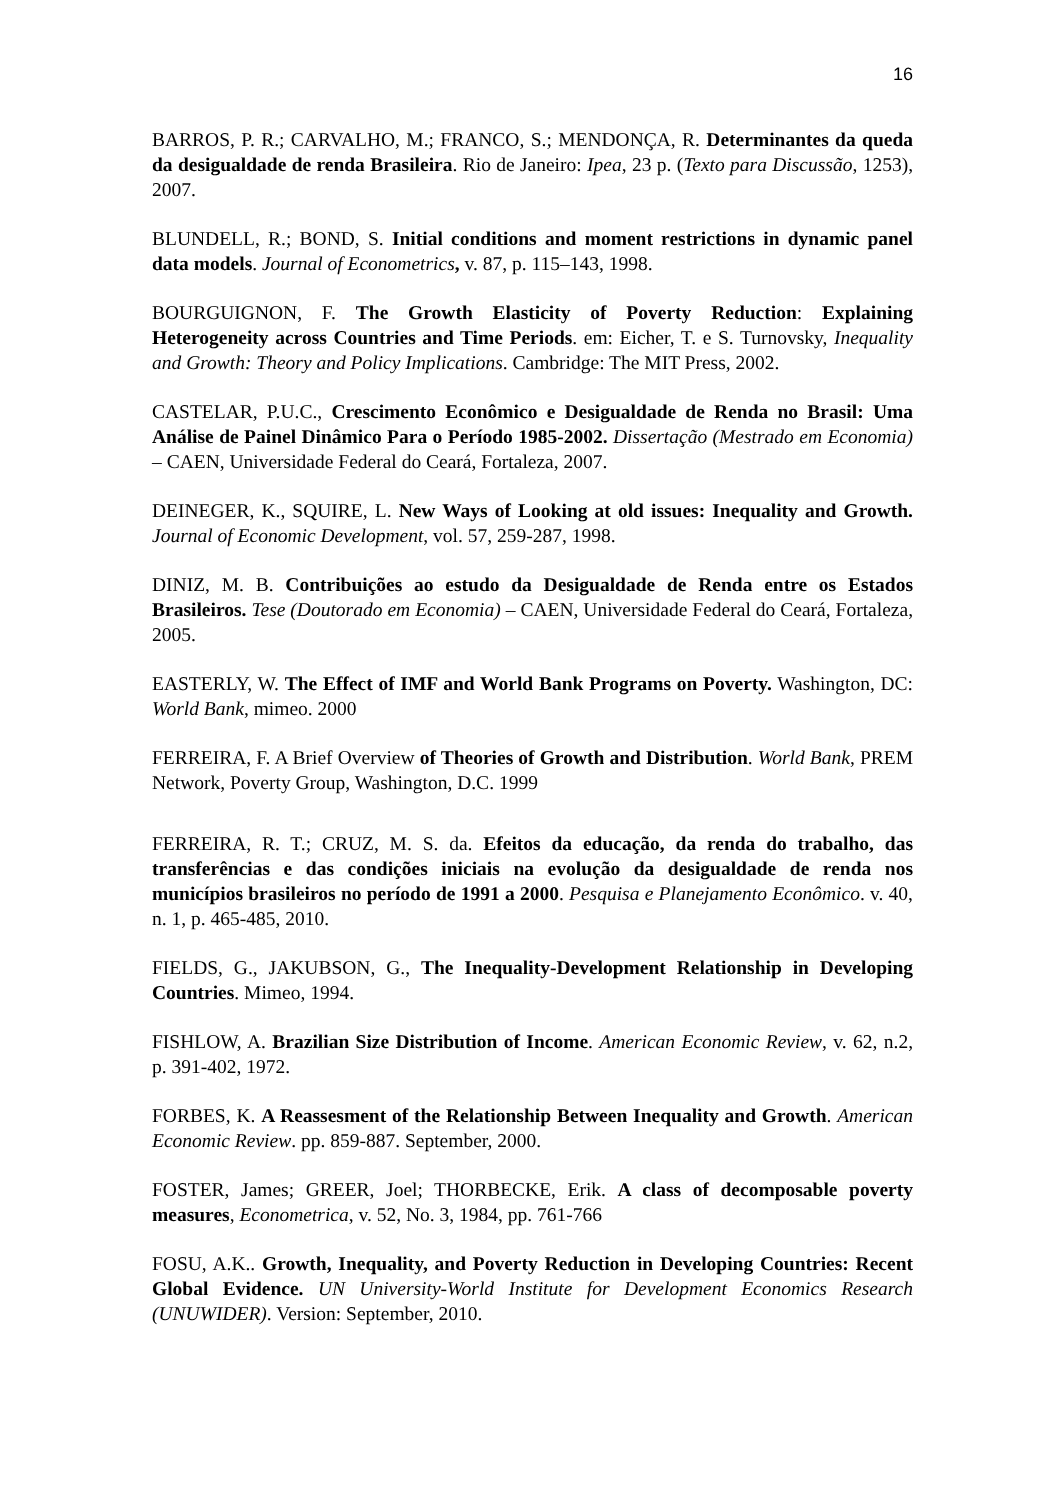16
BARROS, P. R.; CARVALHO, M.; FRANCO, S.; MENDONÇA, R. Determinantes da queda da desigualdade de renda Brasileira. Rio de Janeiro: Ipea, 23 p. (Texto para Discussão, 1253), 2007.
BLUNDELL, R.; BOND, S. Initial conditions and moment restrictions in dynamic panel data models. Journal of Econometrics, v. 87, p. 115–143, 1998.
BOURGUIGNON, F. The Growth Elasticity of Poverty Reduction: Explaining Heterogeneity across Countries and Time Periods. em: Eicher, T. e S. Turnovsky, Inequality and Growth: Theory and Policy Implications. Cambridge: The MIT Press, 2002.
CASTELAR, P.U.C., Crescimento Econômico e Desigualdade de Renda no Brasil: Uma Análise de Painel Dinâmico Para o Período 1985-2002. Dissertação (Mestrado em Economia) – CAEN, Universidade Federal do Ceará, Fortaleza, 2007.
DEINEGER, K., SQUIRE, L. New Ways of Looking at old issues: Inequality and Growth. Journal of Economic Development, vol. 57, 259-287, 1998.
DINIZ, M. B. Contribuições ao estudo da Desigualdade de Renda entre os Estados Brasileiros. Tese (Doutorado em Economia) – CAEN, Universidade Federal do Ceará, Fortaleza, 2005.
EASTERLY, W. The Effect of IMF and World Bank Programs on Poverty. Washington, DC: World Bank, mimeo. 2000
FERREIRA, F. A Brief Overview of Theories of Growth and Distribution. World Bank, PREM Network, Poverty Group, Washington, D.C. 1999
FERREIRA, R. T.; CRUZ, M. S. da. Efeitos da educação, da renda do trabalho, das transferências e das condições iniciais na evolução da desigualdade de renda nos municípios brasileiros no período de 1991 a 2000. Pesquisa e Planejamento Econômico. v. 40, n. 1, p. 465-485, 2010.
FIELDS, G., JAKUBSON, G., The Inequality-Development Relationship in Developing Countries. Mimeo, 1994.
FISHLOW, A. Brazilian Size Distribution of Income. American Economic Review, v. 62, n.2, p. 391-402, 1972.
FORBES, K. A Reassesment of the Relationship Between Inequality and Growth. American Economic Review. pp. 859-887. September, 2000.
FOSTER, James; GREER, Joel; THORBECKE, Erik. A class of decomposable poverty measures, Econometrica, v. 52, No. 3, 1984, pp. 761-766
FOSU, A.K.. Growth, Inequality, and Poverty Reduction in Developing Countries: Recent Global Evidence. UN University-World Institute for Development Economics Research (UNUWIDER). Version: September, 2010.